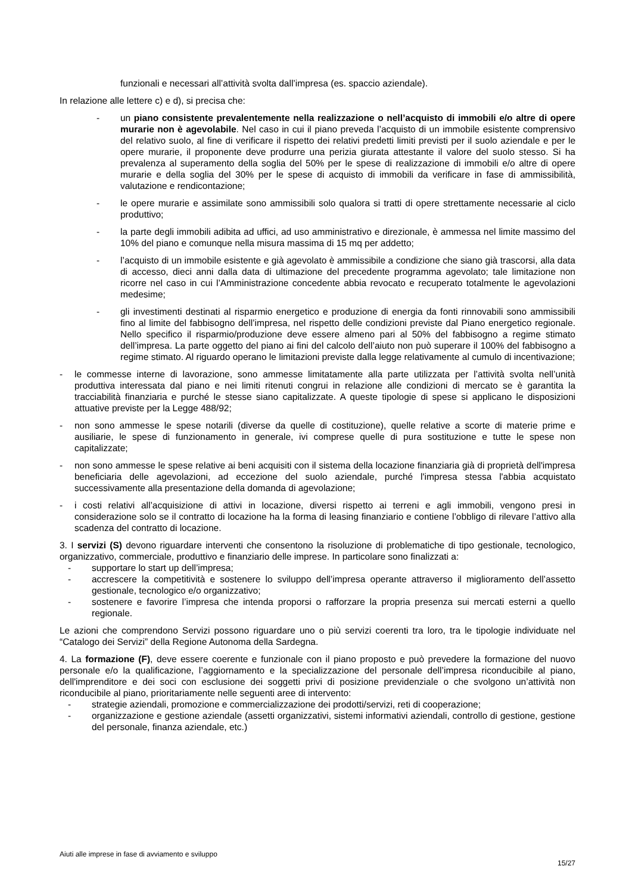funzionali e necessari all’attività svolta dall’impresa (es. spaccio aziendale).
In relazione alle lettere c) e d), si precisa che:
- un piano consistente prevalentemente nella realizzazione o nell’acquisto di immobili e/o altre di opere murarie non è agevolabile. Nel caso in cui il piano preveda l’acquisto di un immobile esistente comprensivo del relativo suolo, al fine di verificare il rispetto dei relativi predetti limiti previsti per il suolo aziendale e per le opere murarie, il proponente deve produrre una perizia giurata attestante il valore del suolo stesso. Si ha prevalenza al superamento della soglia del 50% per le spese di realizzazione di immobili e/o altre di opere murarie e della soglia del 30% per le spese di acquisto di immobili da verificare in fase di ammissibilità, valutazione e rendicontazione;
- le opere murarie e assimilate sono ammissibili solo qualora si tratti di opere strettamente necessarie al ciclo produttivo;
- la parte degli immobili adibita ad uffici, ad uso amministrativo e direzionale, è ammessa nel limite massimo del 10% del piano e comunque nella misura massima di 15 mq per addetto;
- l’acquisto di un immobile esistente e già agevolato è ammissibile a condizione che siano già trascorsi, alla data di accesso, dieci anni dalla data di ultimazione del precedente programma agevolato; tale limitazione non ricorre nel caso in cui l’Amministrazione concedente abbia revocato e recuperato totalmente le agevolazioni medesime;
- gli investimenti destinati al risparmio energetico e produzione di energia da fonti rinnovabili sono ammissibili fino al limite del fabbisogno dell’impresa, nel rispetto delle condizioni previste dal Piano energetico regionale. Nello specifico il risparmio/produzione deve essere almeno pari al 50% del fabbisogno a regime stimato dell’impresa. La parte oggetto del piano ai fini del calcolo dell’aiuto non può superare il 100% del fabbisogno a regime stimato. Al riguardo operano le limitazioni previste dalla legge relativamente al cumulo di incentivazione;
- le commesse interne di lavorazione, sono ammesse limitatamente alla parte utilizzata per l’attività svolta nell’unità produttiva interessata dal piano e nei limiti ritenuti congrui in relazione alle condizioni di mercato se è garantita la tracciabilità finanziaria e purché le stesse siano capitalizzate. A queste tipologie di spese si applicano le disposizioni attuative previste per la Legge 488/92;
- non sono ammesse le spese notarili (diverse da quelle di costituzione), quelle relative a scorte di materie prime e ausiliarie, le spese di funzionamento in generale, ivi comprese quelle di pura sostituzione e tutte le spese non capitalizzate;
- non sono ammesse le spese relative ai beni acquisiti con il sistema della locazione finanziaria già di proprietà dell'impresa beneficiaria delle agevolazioni, ad eccezione del suolo aziendale, purché l'impresa stessa l'abbia acquistato successivamente alla presentazione della domanda di agevolazione;
- i costi relativi all’acquisizione di attivi in locazione, diversi rispetto ai terreni e agli immobili, vengono presi in considerazione solo se il contratto di locazione ha la forma di leasing finanziario e contiene l’obbligo di rilevare l’attivo alla scadenza del contratto di locazione.
3. I servizi (S) devono riguardare interventi che consentono la risoluzione di problematiche di tipo gestionale, tecnologico, organizzativo, commerciale, produttivo e finanziario delle imprese. In particolare sono finalizzati a:
- supportare lo start up dell’impresa;
- accrescere la competitività e sostenere lo sviluppo dell’impresa operante attraverso il miglioramento dell’assetto gestionale, tecnologico e/o organizzativo;
- sostenere e favorire l’impresa che intenda proporsi o rafforzare la propria presenza sui mercati esterni a quello regionale.
Le azioni che comprendono Servizi possono riguardare uno o più servizi coerenti tra loro, tra le tipologie individuate nel “Catalogo dei Servizi” della Regione Autonoma della Sardegna.
4. La formazione (F), deve essere coerente e funzionale con il piano proposto e può prevedere la formazione del nuovo personale e/o la qualificazione, l’aggiornamento e la specializzazione del personale dell’impresa riconducibile al piano, dell'imprenditore e dei soci con esclusione dei soggetti privi di posizione previdenziale o che svolgono un’attività non riconducibile al piano, prioritariamente nelle seguenti aree di intervento:
- strategie aziendali, promozione e commercializzazione dei prodotti/servizi, reti di cooperazione;
- organizzazione e gestione aziendale (assetti organizzativi, sistemi informativi aziendali, controllo di gestione, gestione del personale, finanza aziendale, etc.)
Aiuti alle imprese in fase di avviamento e sviluppo
15/27